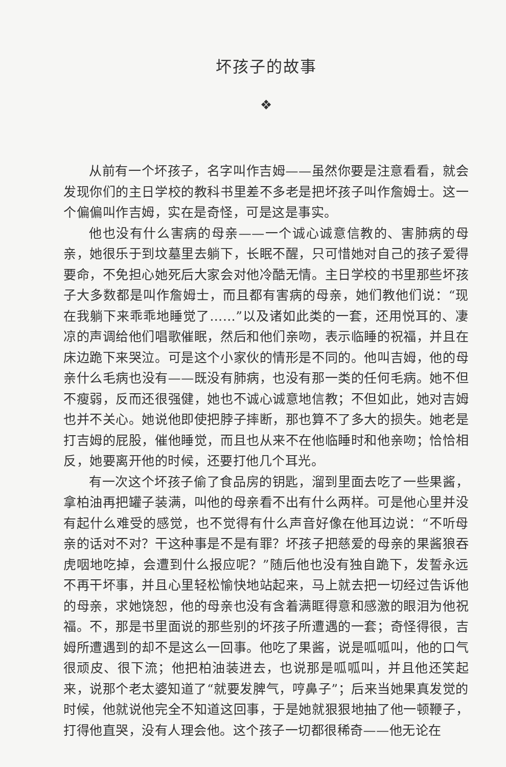坏孩子的故事
❖
从前有一个坏孩子，名字叫作吉姆——虽然你要是注意看看，就会发现你们的主日学校的教科书里差不多老是把坏孩子叫作詹姆士。这一个偏偏叫作吉姆，实在是奇怪，可是这是事实。
他也没有什么害病的母亲——一个诚心诚意信教的、害肺病的母亲，她很乐于到坟墓里去躺下，长眠不醒，只可惜她对自己的孩子爱得要命，不免担心她死后大家会对他冷酷无情。主日学校的书里那些坏孩子大多数都是叫作詹姆士，而且都有害病的母亲，她们教他们说：“现在我躺下来乖乖地睡觉了……”以及诸如此类的一套，还用悦耳的、凄凉的声调给他们唱歌催眠，然后和他们亲吻，表示临睡的祝福，并且在床边跪下来哭泣。可是这个小家伙的情形是不同的。他叫吉姆，他的母亲什么毛病也没有——既没有肺病，也没有那一类的任何毛病。她不但不瘦弱，反而还很强健，她也不诚心诚意地信教；不但如此，她对吉姆也并不关心。她说他即使把脖子摔断，那也算不了多大的损失。她老是打吉姆的屁股，催他睡觉，而且也从来不在他临睡时和他亲吻；恰恰相反，她要离开他的时候，还要打他几个耳光。
有一次这个坏孩子偷了食品房的钥匙，溜到里面去吃了一些果酱，拿柏油再把罐子装满，叫他的母亲看不出有什么两样。可是他心里并没有起什么难受的感觉，也不觉得有什么声音好像在他耳边说：“不听母亲的话对不对？干这种事是不是有罪？坏孩子把慈爱的母亲的果酱狼吞虎咽地吃掉，会遭到什么报应呢？”随后他也没有独自跪下，发誓永远不再干坏事，并且心里轻松愉快地站起来，马上就去把一切经过告诉他的母亲，求她饶恕，他的母亲也没有含着满眶得意和感激的眼泪为他祝福。不，那是书里面说的那些别的坏孩子所遭遇的一套；奇怪得很，吉姆所遭遇到的却不是这么一回事。他吃了果酱，说是呱呱叫，他的口气很顽皮、很下流；他把柏油装进去，也说那是呱呱叫，并且他还笑起来，说那个老太婆知道了“就要发脾气，哼鼻子”；后来当她果真发觉的时候，他就说他完全不知道这回事，于是她就狠狠地抽了他一顿鞭子，打得他直哭，没有人理会他。这个孩子一切都很稀奇——他无论在